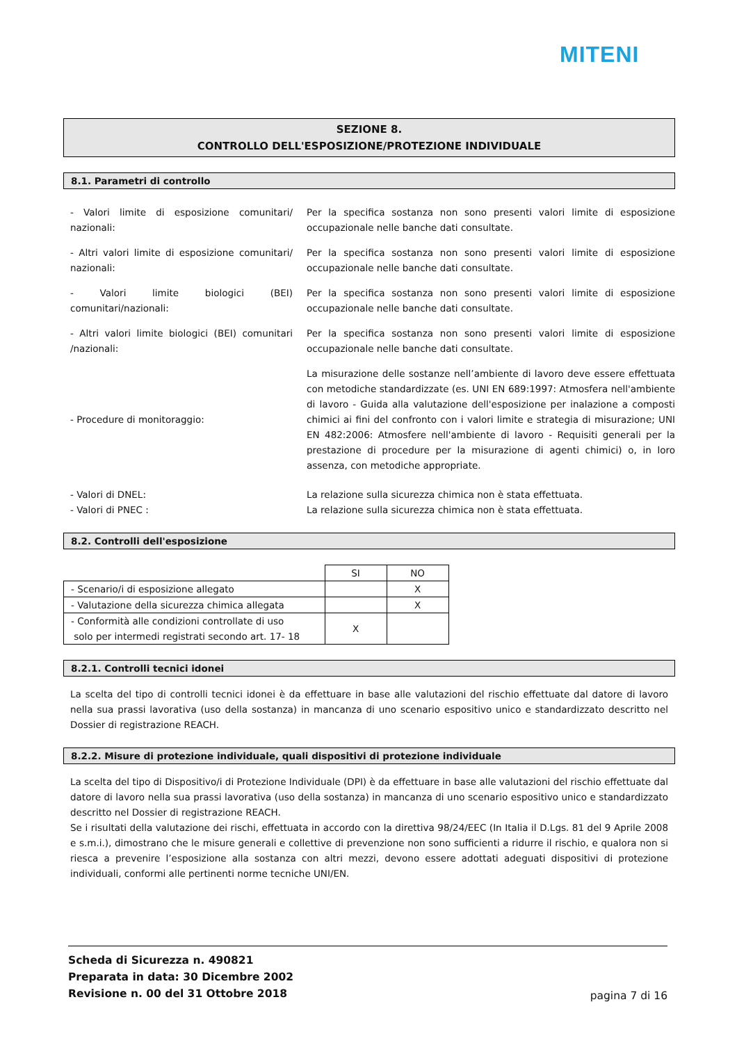MITENI
SEZIONE 8.
CONTROLLO DELL'ESPOSIZIONE/PROTEZIONE INDIVIDUALE
8.1. Parametri di controllo
- Valori limite di esposizione comunitari/ nazionali:
Per la specifica sostanza non sono presenti valori limite di esposizione occupazionale nelle banche dati consultate.
- Altri valori limite di esposizione comunitari/ nazionali:
Per la specifica sostanza non sono presenti valori limite di esposizione occupazionale nelle banche dati consultate.
- Valori limite biologici (BEI) comunitari/nazionali:
Per la specifica sostanza non sono presenti valori limite di esposizione occupazionale nelle banche dati consultate.
- Altri valori limite biologici (BEI) comunitari /nazionali:
Per la specifica sostanza non sono presenti valori limite di esposizione occupazionale nelle banche dati consultate.
- Procedure di monitoraggio:
La misurazione delle sostanze nell’ambiente di lavoro deve essere effettuata con metodiche standardizzate (es. UNI EN 689:1997: Atmosfera nell'ambiente di lavoro - Guida alla valutazione dell'esposizione per inalazione a composti chimici ai fini del confronto con i valori limite e strategia di misurazione; UNI EN 482:2006: Atmosfere nell'ambiente di lavoro - Requisiti generali per la prestazione di procedure per la misurazione di agenti chimici) o, in loro assenza, con metodiche appropriate.
- Valori di DNEL:
- Valori di PNEC :
La relazione sulla sicurezza chimica non è stata effettuata.
La relazione sulla sicurezza chimica non è stata effettuata.
8.2. Controlli dell'esposizione
| | SI | NO |
| - Scenario/i di esposizione allegato | | X |
| - Valutazione della sicurezza chimica allegata | | X |
| - Conformità alle condizioni controllate di uso solo per intermedi registrati secondo art. 17- 18 | X | |
8.2.1. Controlli tecnici idonei
La scelta del tipo di controlli tecnici idonei è da effettuare in base alle valutazioni del rischio effettuate dal datore di lavoro nella sua prassi lavorativa (uso della sostanza) in mancanza di uno scenario espositivo unico e standardizzato descritto nel Dossier di registrazione REACH.
8.2.2. Misure di protezione individuale, quali dispositivi di protezione individuale
La scelta del tipo di Dispositivo/i di Protezione Individuale (DPI) è da effettuare in base alle valutazioni del rischio effettuate dal datore di lavoro nella sua prassi lavorativa (uso della sostanza) in mancanza di uno scenario espositivo unico e standardizzato descritto nel Dossier di registrazione REACH.
Se i risultati della valutazione dei rischi, effettuata in accordo con la direttiva 98/24/EEC (In Italia il D.Lgs. 81 del 9 Aprile 2008 e s.m.i.), dimostrano che le misure generali e collettive di prevenzione non sono sufficienti a ridurre il rischio, e qualora non si riesca a prevenire l’esposizione alla sostanza con altri mezzi, devono essere adottati adeguati dispositivi di protezione individuali, conformi alle pertinenti norme tecniche UNI/EN.
Scheda di Sicurezza n. 490821
Preparata in data: 30 Dicembre 2002
Revisione n. 00 del 31 Ottobre 2018
pagina 7 di 16